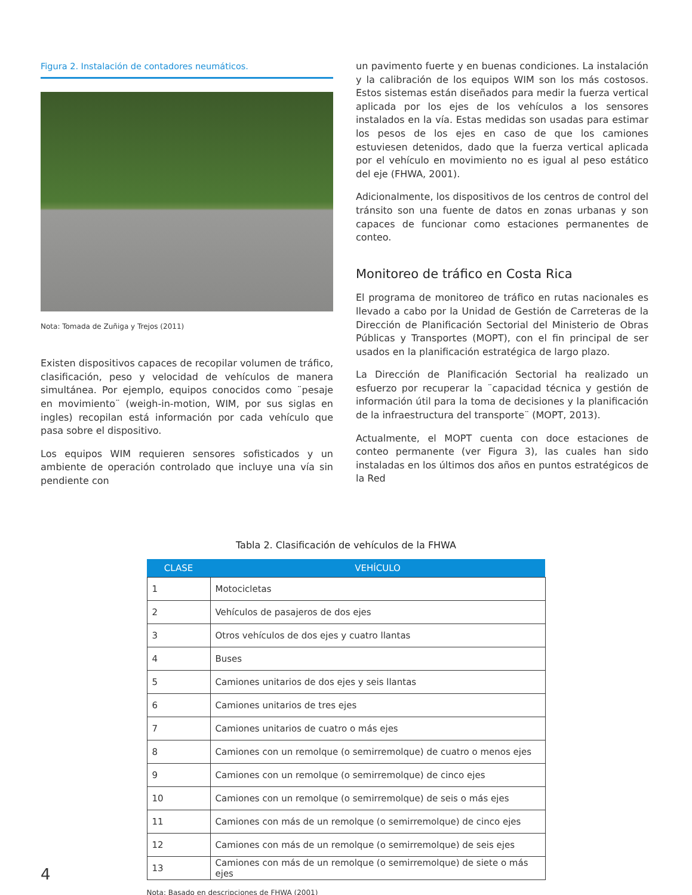Figura 2. Instalación de contadores neumáticos.
Nota: Tomada de Zuñiga y Trejos (2011)
Existen dispositivos capaces de recopilar volumen de tráfico, clasificación, peso y velocidad de vehículos de manera simultánea. Por ejemplo, equipos conocidos como ¨pesaje en movimiento¨ (weigh-in-motion, WIM, por sus siglas en ingles) recopilan está información por cada vehículo que pasa sobre el dispositivo.
Los equipos WIM requieren sensores sofisticados y un ambiente de operación controlado que incluye una vía sin pendiente con
un pavimento fuerte y en buenas condiciones. La instalación y la calibración de los equipos WIM son los más costosos. Estos sistemas están diseñados para medir la fuerza vertical aplicada por los ejes de los vehículos a los sensores instalados en la vía. Estas medidas son usadas para estimar los pesos de los ejes en caso de que los camiones estuviesen detenidos, dado que la fuerza vertical aplicada por el vehículo en movimiento no es igual al peso estático del eje (FHWA, 2001).
Adicionalmente, los dispositivos de los centros de control del tránsito son una fuente de datos en zonas urbanas y son capaces de funcionar como estaciones permanentes de conteo.
Monitoreo de tráfico en Costa Rica
El programa de monitoreo de tráfico en rutas nacionales es llevado a cabo por la Unidad de Gestión de Carreteras de la Dirección de Planificación Sectorial del Ministerio de Obras Públicas y Transportes (MOPT), con el fin principal de ser usados en la planificación estratégica de largo plazo.
La Dirección de Planificación Sectorial ha realizado un esfuerzo por recuperar la ¨capacidad técnica y gestión de información útil para la toma de decisiones y la planificación de la infraestructura del transporte¨ (MOPT, 2013).
Actualmente, el MOPT cuenta con doce estaciones de conteo permanente (ver Figura 3), las cuales han sido instaladas en los últimos dos años en puntos estratégicos de la Red
Tabla 2. Clasificación de vehículos de la FHWA
| CLASE | VEHÍCULO |
| --- | --- |
| 1 | Motocicletas |
| 2 | Vehículos de pasajeros de dos ejes |
| 3 | Otros vehículos de dos ejes y cuatro llantas |
| 4 | Buses |
| 5 | Camiones unitarios de dos ejes y seis llantas |
| 6 | Camiones unitarios de tres ejes |
| 7 | Camiones unitarios de cuatro o más ejes |
| 8 | Camiones con un remolque (o semirremolque) de cuatro o menos ejes |
| 9 | Camiones con un remolque (o semirremolque) de cinco ejes |
| 10 | Camiones con un remolque (o semirremolque) de seis o más ejes |
| 11 | Camiones con más de un remolque (o semirremolque) de cinco ejes |
| 12 | Camiones con más de un remolque (o semirremolque) de seis ejes |
| 13 | Camiones con más de un remolque (o semirremolque) de siete o más ejes |
Nota: Basado en descripciones de FHWA (2001)
4